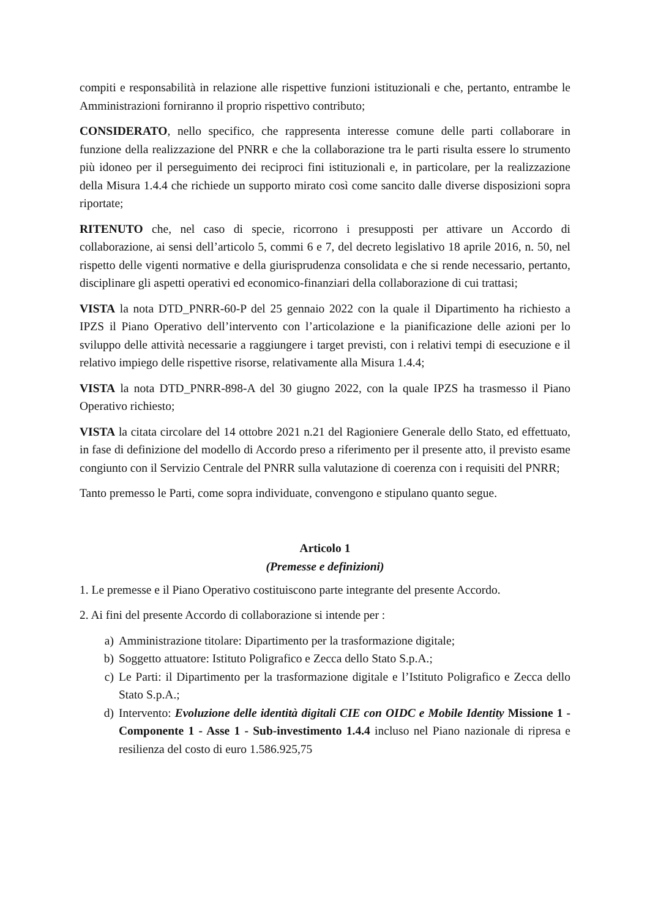compiti e responsabilità in relazione alle rispettive funzioni istituzionali e che, pertanto, entrambe le Amministrazioni forniranno il proprio rispettivo contributo;
CONSIDERATO, nello specifico, che rappresenta interesse comune delle parti collaborare in funzione della realizzazione del PNRR e che la collaborazione tra le parti risulta essere lo strumento più idoneo per il perseguimento dei reciproci fini istituzionali e, in particolare, per la realizzazione della Misura 1.4.4 che richiede un supporto mirato così come sancito dalle diverse disposizioni sopra riportate;
RITENUTO che, nel caso di specie, ricorrono i presupposti per attivare un Accordo di collaborazione, ai sensi dell’articolo 5, commi 6 e 7, del decreto legislativo 18 aprile 2016, n. 50, nel rispetto delle vigenti normative e della giurisprudenza consolidata e che si rende necessario, pertanto, disciplinare gli aspetti operativi ed economico-finanziari della collaborazione di cui trattasi;
VISTA la nota DTD_PNRR-60-P del 25 gennaio 2022 con la quale il Dipartimento ha richiesto a IPZS il Piano Operativo dell’intervento con l’articolazione e la pianificazione delle azioni per lo sviluppo delle attività necessarie a raggiungere i target previsti, con i relativi tempi di esecuzione e il relativo impiego delle rispettive risorse, relativamente alla Misura 1.4.4;
VISTA la nota DTD_PNRR-898-A del 30 giugno 2022, con la quale IPZS ha trasmesso il Piano Operativo richiesto;
VISTA la citata circolare del 14 ottobre 2021 n.21 del Ragioniere Generale dello Stato, ed effettuato, in fase di definizione del modello di Accordo preso a riferimento per il presente atto, il previsto esame congiunto con il Servizio Centrale del PNRR sulla valutazione di coerenza con i requisiti del PNRR;
Tanto premesso le Parti, come sopra individuate, convengono e stipulano quanto segue.
Articolo 1
(Premesse e definizioni)
1. Le premesse e il Piano Operativo costituiscono parte integrante del presente Accordo.
2. Ai fini del presente Accordo di collaborazione si intende per :
a) Amministrazione titolare: Dipartimento per la trasformazione digitale;
b) Soggetto attuatore: Istituto Poligrafico e Zecca dello Stato S.p.A.;
c) Le Parti: il Dipartimento per la trasformazione digitale e l’Istituto Poligrafico e Zecca dello Stato S.p.A.;
d) Intervento: Evoluzione delle identità digitali CIE con OIDC e Mobile Identity Missione 1 - Componente 1 - Asse 1 - Sub-investimento 1.4.4 incluso nel Piano nazionale di ripresa e resilienza del costo di euro 1.586.925,75